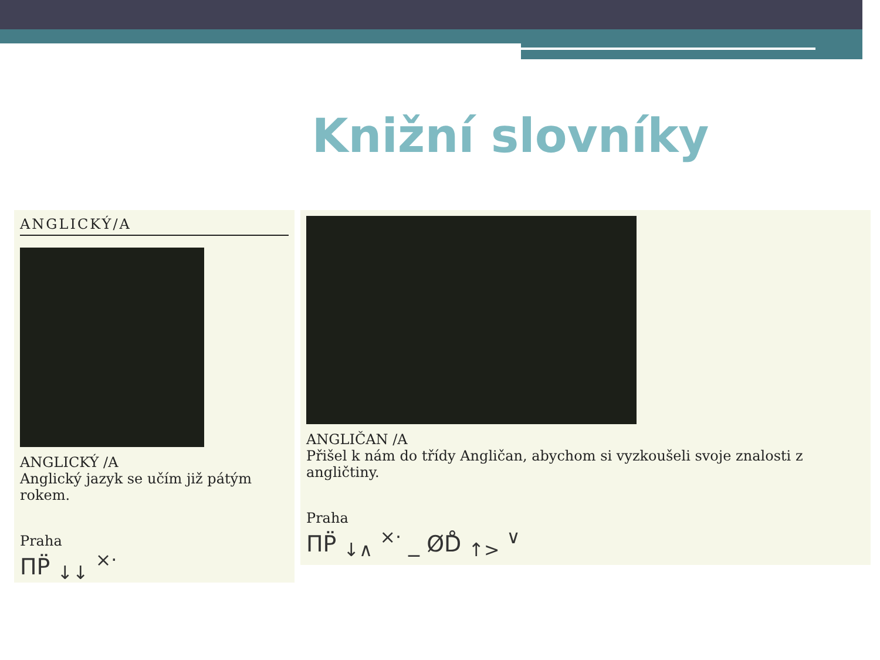Knižní slovníky
ANGLICKÝ/A
ANGLICKÝ /A
Anglický jazyk se učím již pátým rokem.
Praha
ΠP̈ <sub>↓↓</sub> <sup>×·</sup>
ANGLIČAN /A
Přišel k nám do třídy Angličan, abychom si vyzkoušeli svoje znalosti z angličtiny.
Praha
ΠP̈ <sub>↓∧</sub> <sup>×·</sup> _ ØD̊ <sub>↑></sub> <sup>∨</sup>